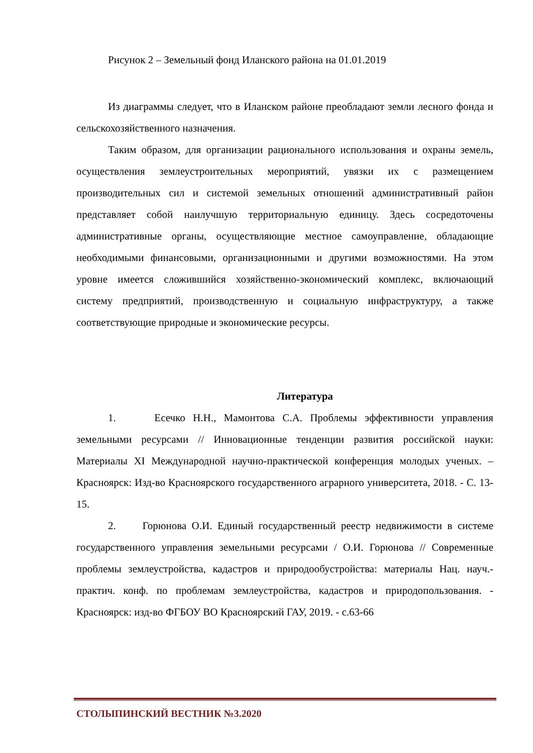Рисунок 2 – Земельный фонд Иланского района на 01.01.2019
Из диаграммы следует, что в Иланском районе преобладают земли лесного фонда и сельскохозяйственного назначения.
Таким образом, для организации рационального использования и охраны земель, осуществления землеустроительных мероприятий, увязки их с размещением производительных сил и системой земельных отношений административный район представляет собой наилучшую территориальную единицу. Здесь сосредоточены административные органы, осуществляющие местное самоуправление, обладающие необходимыми финансовыми, организационными и другими возможностями. На этом уровне имеется сложившийся хозяйственно-экономический комплекс, включающий систему предприятий, производственную и социальную инфраструктуру, а также соответствующие природные и экономические ресурсы.
Литература
1. Есечко Н.Н., Мамонтова С.А. Проблемы эффективности управления земельными ресурсами // Инновационные тенденции развития российской науки: Материалы XI Международной научно-практической конференция молодых ученых. – Красноярск: Изд-во Красноярского государственного аграрного университета, 2018. - С. 13-15.
2. Горюнова О.И. Единый государственный реестр недвижимости в системе государственного управления земельными ресурсами / О.И. Горюнова // Современные проблемы землеустройства, кадастров и природообустройства: материалы Нац. науч.-практич. конф. по проблемам землеустройства, кадастров и природопользования. - Красноярск: изд-во ФГБОУ ВО Красноярский ГАУ, 2019. - с.63-66
СТОЛЫПИНСКИЙ ВЕСТНИК №3.2020